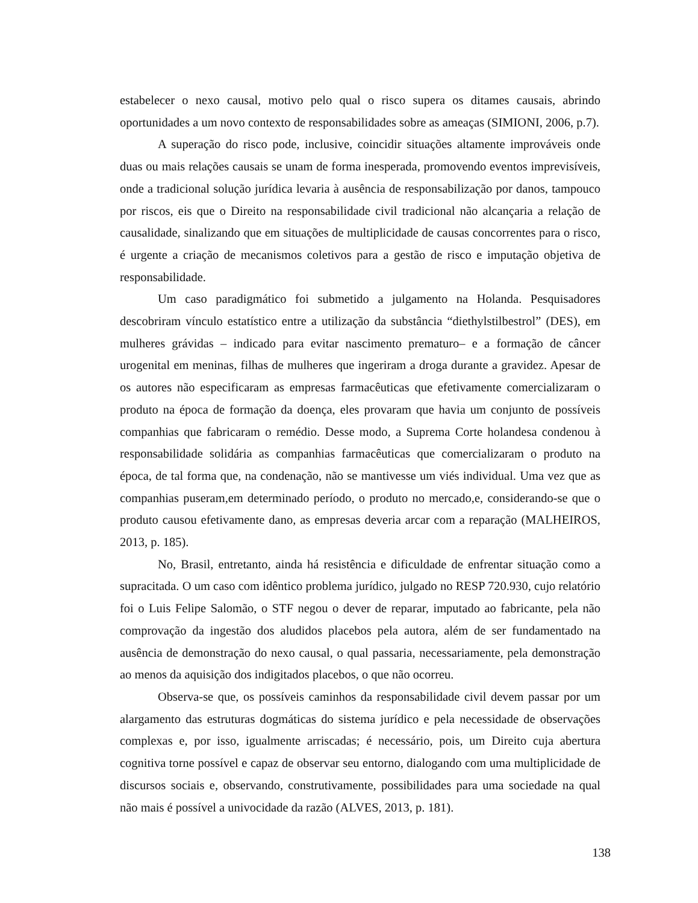estabelecer o nexo causal, motivo pelo qual o risco supera os ditames causais, abrindo oportunidades a um novo contexto de responsabilidades sobre as ameaças (SIMIONI, 2006, p.7).
A superação do risco pode, inclusive, coincidir situações altamente improváveis onde duas ou mais relações causais se unam de forma inesperada, promovendo eventos imprevisíveis, onde a tradicional solução jurídica levaria à ausência de responsabilização por danos, tampouco por riscos, eis que o Direito na responsabilidade civil tradicional não alcançaria a relação de causalidade, sinalizando que em situações de multiplicidade de causas concorrentes para o risco, é urgente a criação de mecanismos coletivos para a gestão de risco e imputação objetiva de responsabilidade.
Um caso paradigmático foi submetido a julgamento na Holanda. Pesquisadores descobriram vínculo estatístico entre a utilização da substância “diethylstilbestrol” (DES), em mulheres grávidas – indicado para evitar nascimento prematuro– e a formação de câncer urogenital em meninas, filhas de mulheres que ingeriram a droga durante a gravidez. Apesar de os autores não especificaram as empresas farmacêuticas que efetivamente comercializaram o produto na época de formação da doença, eles provaram que havia um conjunto de possíveis companhias que fabricaram o remédio. Desse modo, a Suprema Corte holandesa condenou à responsabilidade solidária as companhias farmacêuticas que comercializaram o produto na época, de tal forma que, na condenação, não se mantivesse um viés individual. Uma vez que as companhias puseram,em determinado período, o produto no mercado,e, considerando-se que o produto causou efetivamente dano, as empresas deveria arcar com a reparação (MALHEIROS, 2013, p. 185).
No, Brasil, entretanto, ainda há resistência e dificuldade de enfrentar situação como a supracitada. O um caso com idêntico problema jurídico, julgado no RESP 720.930, cujo relatório foi o Luis Felipe Salomão, o STF negou o dever de reparar, imputado ao fabricante, pela não comprovação da ingestão dos aludidos placebos pela autora, além de ser fundamentado na ausência de demonstração do nexo causal, o qual passaria, necessariamente, pela demonstração ao menos da aquisição dos indigitados placebos, o que não ocorreu.
Observa-se que, os possíveis caminhos da responsabilidade civil devem passar por um alargamento das estruturas dogmáticas do sistema jurídico e pela necessidade de observações complexas e, por isso, igualmente arriscadas; é necessário, pois, um Direito cuja abertura cognitiva torne possível e capaz de observar seu entorno, dialogando com uma multiplicidade de discursos sociais e, observando, construtivamente, possibilidades para uma sociedade na qual não mais é possível a univocidade da razão (ALVES, 2013, p. 181).
138